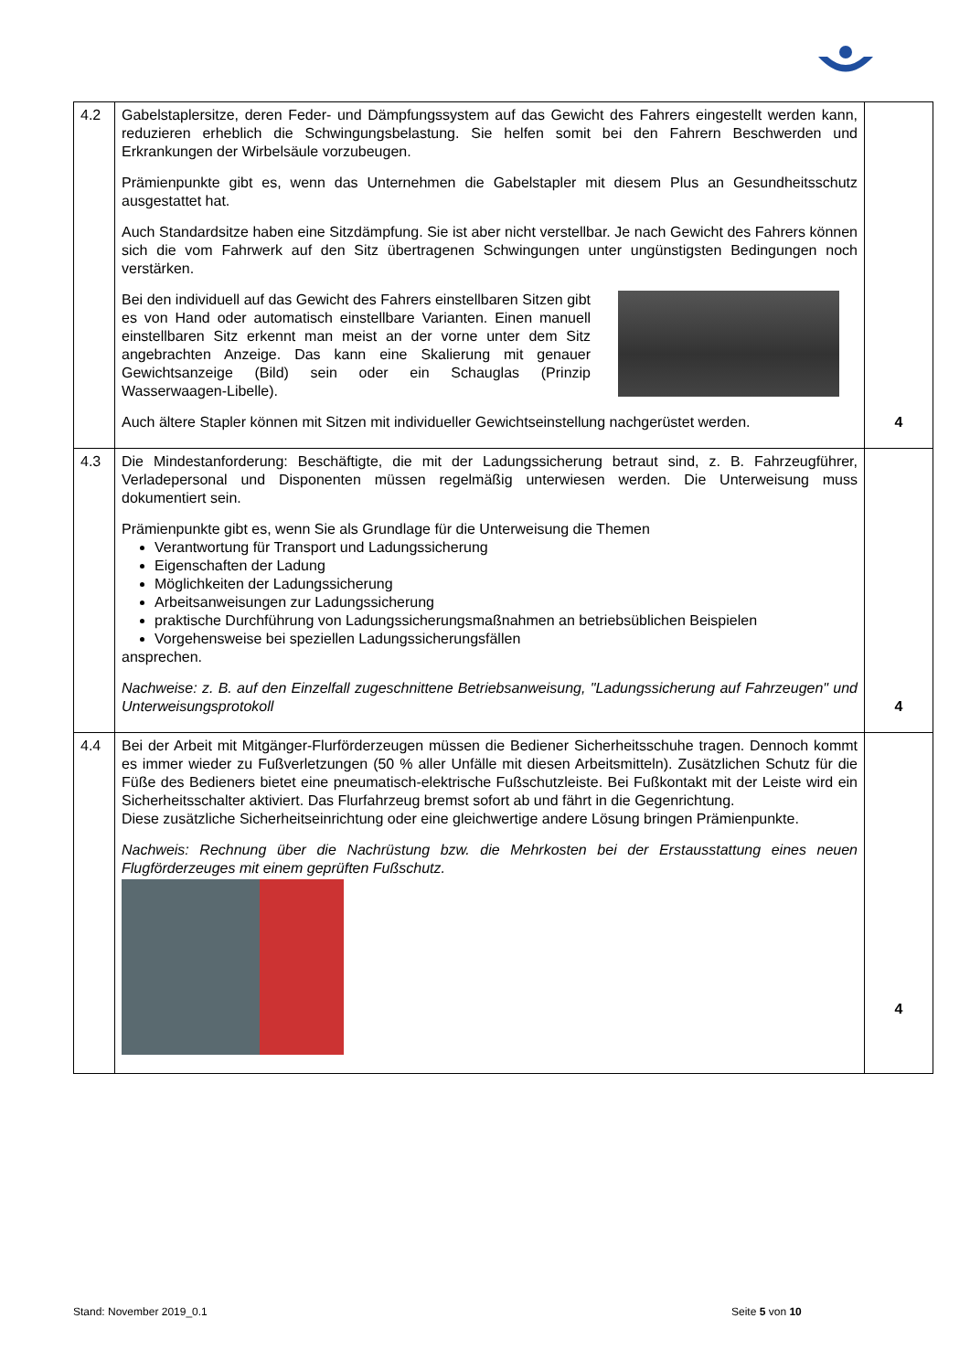| 4.2 | Gabelstaplersitze, deren Feder- und Dämpfungssystem auf das Gewicht des Fahrers eingestellt werden kann, reduzieren erheblich die Schwingungsbelastung. Sie helfen somit bei den Fahrern Beschwerden und Erkrankungen der Wirbelsäule vorzubeugen. Prämienpunkte gibt es, wenn das Unternehmen die Gabelstapler mit diesem Plus an Gesundheitsschutz ausgestattet hat. Auch Standardsitze haben eine Sitzdämpfung. Sie ist aber nicht verstellbar. Je nach Gewicht des Fahrers können sich die vom Fahrwerk auf den Sitz übertragenen Schwingungen unter ungünstigsten Bedingungen noch verstärken. Bei den individuell auf das Gewicht des Fahrers einstellbaren Sitzen gibt es von Hand oder automatisch einstellbare Varianten. Einen manuell einstellbaren Sitz erkennt man meist an der vorne unter dem Sitz angebrachten Anzeige. Das kann eine Skalierung mit genauer Gewichtsanzeige (Bild) sein oder ein Schauglas (Prinzip Wasserwaagen-Libelle). Auch ältere Stapler können mit Sitzen mit individueller Gewichtseinstellung nachgerüstet werden. | 4 |
| 4.3 | Die Mindestanforderung: Beschäftigte, die mit der Ladungssicherung betraut sind, z. B. Fahrzeugführer, Verladepersonal und Disponenten müssen regelmäßig unterwiesen werden. Die Unterweisung muss dokumentiert sein. Prämienpunkte gibt es, wenn Sie als Grundlage für die Unterweisung die Themen Verantwortung für Transport und Ladungssicherung Eigenschaften der Ladung Möglichkeiten der Ladungssicherung Arbeitsanweisungen zur Ladungssicherung praktische Durchführung von Ladungssicherungsmaßnahmen an betriebsüblichen Beispielen Vorgehensweise bei speziellen Ladungssicherungsfällen ansprechen. Nachweise: z. B. auf den Einzelfall zugeschnittene Betriebsanweisung, "Ladungssicherung auf Fahrzeugen" und Unterweisungsprotokoll | 4 |
| 4.4 | Bei der Arbeit mit Mitgänger-Flurförderzeugen müssen die Bediener Sicherheitsschuhe tragen. Dennoch kommt es immer wieder zu Fußverletzungen (50 % aller Unfälle mit diesen Arbeitsmitteln). Zusätzlichen Schutz für die Füße des Bedieners bietet eine pneumatisch-elektrische Fußschutzleiste. Bei Fußkontakt mit der Leiste wird ein Sicherheitsschalter aktiviert. Das Flurfahrzeug bremst sofort ab und fährt in die Gegenrichtung. Diese zusätzliche Sicherheitseinrichtung oder eine gleichwertige andere Lösung bringen Prämienpunkte. Nachweis: Rechnung über die Nachrüstung bzw. die Mehrkosten bei der Erstausstattung eines neuen Flugförderzeuges mit einem geprüften Fußschutz. | 4 |
Stand: November 2019_0.1 Seite 5 von 10